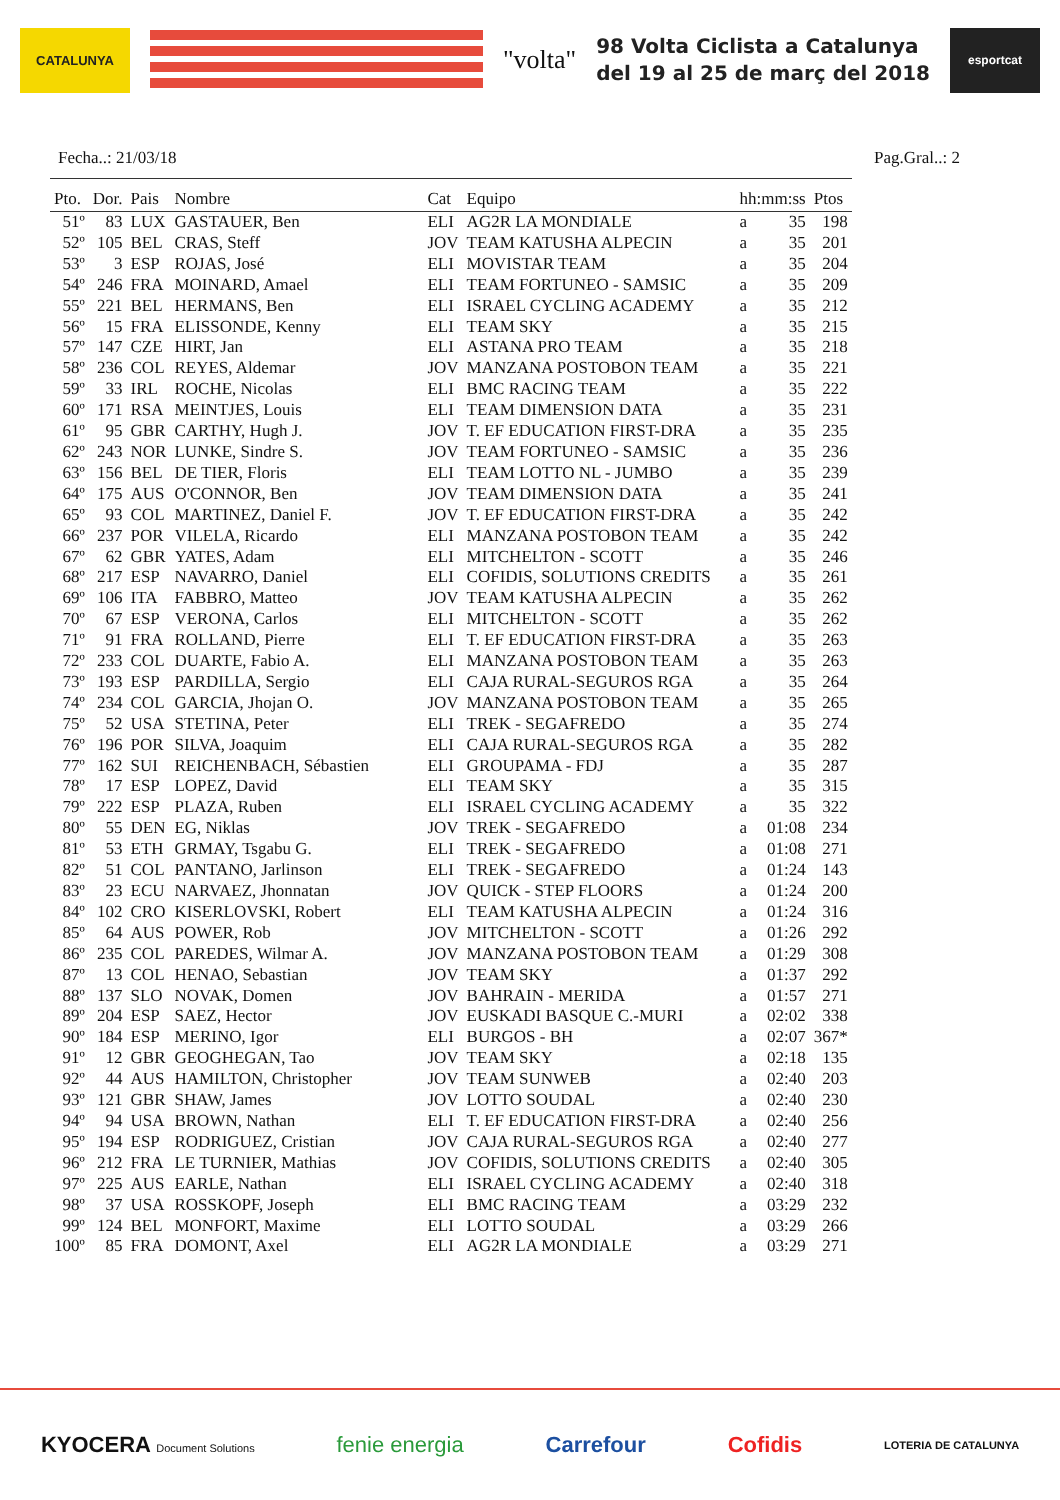CATALUNYA
"volta"
98 Volta Ciclista a Catalunya
del 19 al 25 de març del 2018
esportcat
Fecha..: 21/03/18 Pag.Gral..: 2
| Pto. | Dor. | Pais | Nombre | Cat | Equipo | hh:mm:ss | | Ptos |
| --- | --- | --- | --- | --- | --- | --- | --- | --- |
| 51º | 83 | LUX | GASTAUER, Ben | ELI | AG2R LA MONDIALE | a | 35 | 198 |
| 52º | 105 | BEL | CRAS, Steff | JOV | TEAM KATUSHA ALPECIN | a | 35 | 201 |
| 53º | 3 | ESP | ROJAS, José | ELI | MOVISTAR TEAM | a | 35 | 204 |
| 54º | 246 | FRA | MOINARD, Amael | ELI | TEAM FORTUNEO - SAMSIC | a | 35 | 209 |
| 55º | 221 | BEL | HERMANS, Ben | ELI | ISRAEL CYCLING ACADEMY | a | 35 | 212 |
| 56º | 15 | FRA | ELISSONDE, Kenny | ELI | TEAM SKY | a | 35 | 215 |
| 57º | 147 | CZE | HIRT, Jan | ELI | ASTANA PRO TEAM | a | 35 | 218 |
| 58º | 236 | COL | REYES, Aldemar | JOV | MANZANA POSTOBON TEAM | a | 35 | 221 |
| 59º | 33 | IRL | ROCHE, Nicolas | ELI | BMC RACING TEAM | a | 35 | 222 |
| 60º | 171 | RSA | MEINTJES, Louis | ELI | TEAM DIMENSION DATA | a | 35 | 231 |
| 61º | 95 | GBR | CARTHY, Hugh J. | JOV | T. EF EDUCATION FIRST-DRA | a | 35 | 235 |
| 62º | 243 | NOR | LUNKE, Sindre S. | JOV | TEAM FORTUNEO - SAMSIC | a | 35 | 236 |
| 63º | 156 | BEL | DE TIER, Floris | ELI | TEAM LOTTO NL - JUMBO | a | 35 | 239 |
| 64º | 175 | AUS | O'CONNOR, Ben | JOV | TEAM DIMENSION DATA | a | 35 | 241 |
| 65º | 93 | COL | MARTINEZ, Daniel F. | JOV | T. EF EDUCATION FIRST-DRA | a | 35 | 242 |
| 66º | 237 | POR | VILELA, Ricardo | ELI | MANZANA POSTOBON TEAM | a | 35 | 242 |
| 67º | 62 | GBR | YATES, Adam | ELI | MITCHELTON - SCOTT | a | 35 | 246 |
| 68º | 217 | ESP | NAVARRO, Daniel | ELI | COFIDIS, SOLUTIONS CREDITS | a | 35 | 261 |
| 69º | 106 | ITA | FABBRO, Matteo | JOV | TEAM KATUSHA ALPECIN | a | 35 | 262 |
| 70º | 67 | ESP | VERONA, Carlos | ELI | MITCHELTON - SCOTT | a | 35 | 262 |
| 71º | 91 | FRA | ROLLAND, Pierre | ELI | T. EF EDUCATION FIRST-DRA | a | 35 | 263 |
| 72º | 233 | COL | DUARTE, Fabio A. | ELI | MANZANA POSTOBON TEAM | a | 35 | 263 |
| 73º | 193 | ESP | PARDILLA, Sergio | ELI | CAJA RURAL-SEGUROS RGA | a | 35 | 264 |
| 74º | 234 | COL | GARCIA, Jhojan O. | JOV | MANZANA POSTOBON TEAM | a | 35 | 265 |
| 75º | 52 | USA | STETINA, Peter | ELI | TREK - SEGAFREDO | a | 35 | 274 |
| 76º | 196 | POR | SILVA, Joaquim | ELI | CAJA RURAL-SEGUROS RGA | a | 35 | 282 |
| 77º | 162 | SUI | REICHENBACH, Sébastien | ELI | GROUPAMA - FDJ | a | 35 | 287 |
| 78º | 17 | ESP | LOPEZ, David | ELI | TEAM SKY | a | 35 | 315 |
| 79º | 222 | ESP | PLAZA, Ruben | ELI | ISRAEL CYCLING ACADEMY | a | 35 | 322 |
| 80º | 55 | DEN | EG, Niklas | JOV | TREK - SEGAFREDO | a | 01:08 | 234 |
| 81º | 53 | ETH | GRMAY, Tsgabu G. | ELI | TREK - SEGAFREDO | a | 01:08 | 271 |
| 82º | 51 | COL | PANTANO, Jarlinson | ELI | TREK - SEGAFREDO | a | 01:24 | 143 |
| 83º | 23 | ECU | NARVAEZ, Jhonnatan | JOV | QUICK - STEP FLOORS | a | 01:24 | 200 |
| 84º | 102 | CRO | KISERLOVSKI, Robert | ELI | TEAM KATUSHA ALPECIN | a | 01:24 | 316 |
| 85º | 64 | AUS | POWER, Rob | JOV | MITCHELTON - SCOTT | a | 01:26 | 292 |
| 86º | 235 | COL | PAREDES, Wilmar A. | JOV | MANZANA POSTOBON TEAM | a | 01:29 | 308 |
| 87º | 13 | COL | HENAO, Sebastian | JOV | TEAM SKY | a | 01:37 | 292 |
| 88º | 137 | SLO | NOVAK, Domen | JOV | BAHRAIN - MERIDA | a | 01:57 | 271 |
| 89º | 204 | ESP | SAEZ, Hector | JOV | EUSKADI BASQUE C.-MURI | a | 02:02 | 338 |
| 90º | 184 | ESP | MERINO, Igor | ELI | BURGOS - BH | a | 02:07 | 367* |
| 91º | 12 | GBR | GEOGHEGAN, Tao | JOV | TEAM SKY | a | 02:18 | 135 |
| 92º | 44 | AUS | HAMILTON, Christopher | JOV | TEAM SUNWEB | a | 02:40 | 203 |
| 93º | 121 | GBR | SHAW, James | JOV | LOTTO SOUDAL | a | 02:40 | 230 |
| 94º | 94 | USA | BROWN, Nathan | ELI | T. EF EDUCATION FIRST-DRA | a | 02:40 | 256 |
| 95º | 194 | ESP | RODRIGUEZ, Cristian | JOV | CAJA RURAL-SEGUROS RGA | a | 02:40 | 277 |
| 96º | 212 | FRA | LE TURNIER, Mathias | JOV | COFIDIS, SOLUTIONS CREDITS | a | 02:40 | 305 |
| 97º | 225 | AUS | EARLE, Nathan | ELI | ISRAEL CYCLING ACADEMY | a | 02:40 | 318 |
| 98º | 37 | USA | ROSSKOPF, Joseph | ELI | BMC RACING TEAM | a | 03:29 | 232 |
| 99º | 124 | BEL | MONFORT, Maxime | ELI | LOTTO SOUDAL | a | 03:29 | 266 |
| 100º | 85 | FRA | DOMONT, Axel | ELI | AG2R LA MONDIALE | a | 03:29 | 271 |
KYOCERA Document Solutions fenie energia Carrefour Cofidis LOTERIA DE CATALUNYA